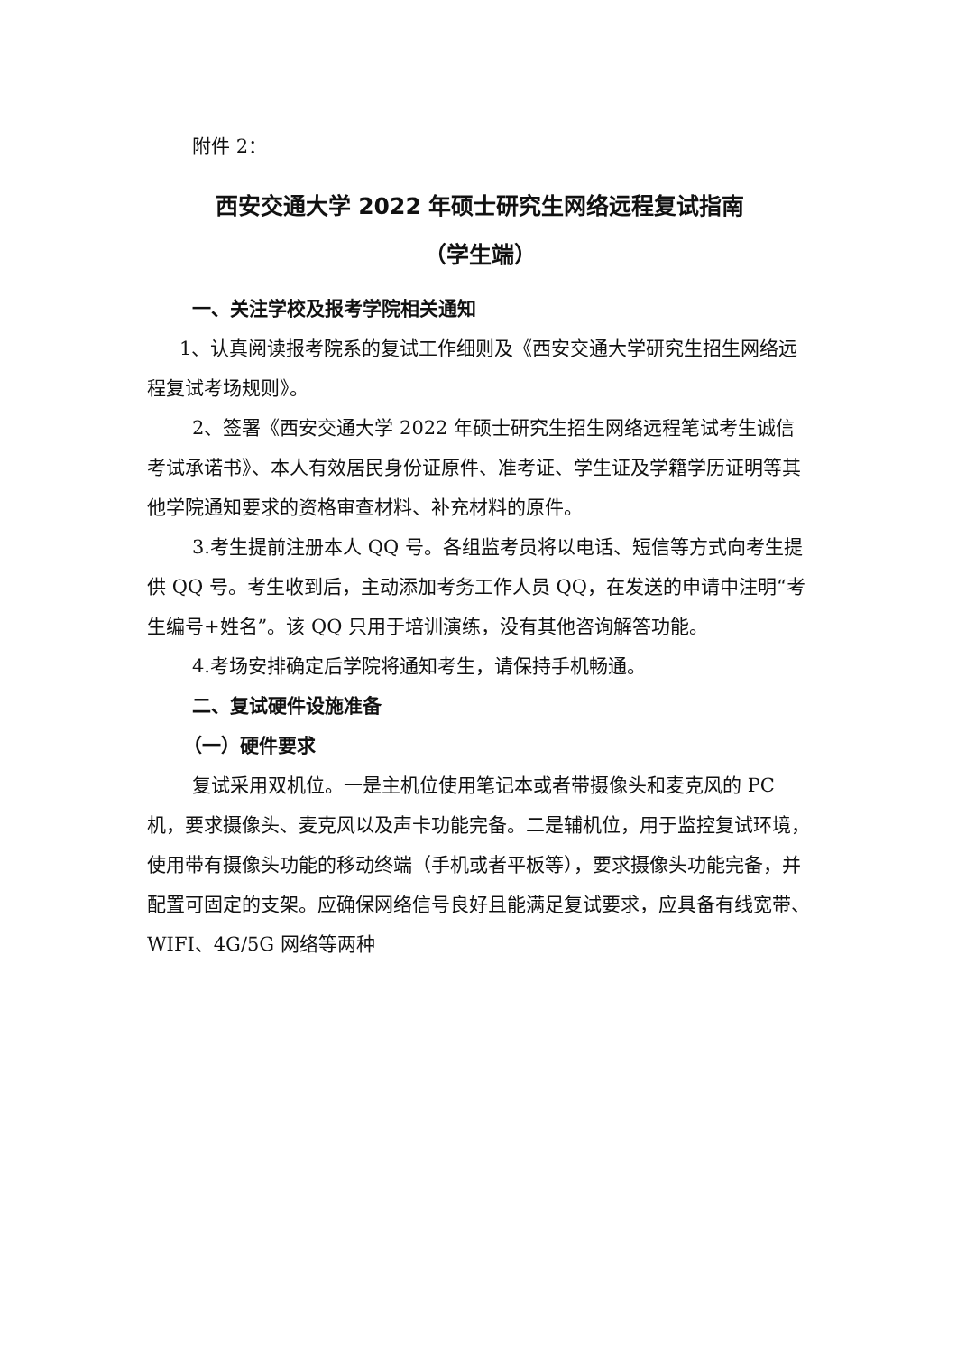附件 2：
西安交通大学 2022 年硕士研究生网络远程复试指南
（学生端）
一、关注学校及报考学院相关通知
1、认真阅读报考院系的复试工作细则及《西安交通大学研究生招生网络远程复试考场规则》。
2、签署《西安交通大学 2022 年硕士研究生招生网络远程笔试考生诚信考试承诺书》、本人有效居民身份证原件、准考证、学生证及学籍学历证明等其他学院通知要求的资格审查材料、补充材料的原件。
3.考生提前注册本人 QQ 号。各组监考员将以电话、短信等方式向考生提供 QQ 号。考生收到后，主动添加考务工作人员 QQ，在发送的申请中注明“考生编号+姓名”。该 QQ 只用于培训演练，没有其他咨询解答功能。
4.考场安排确定后学院将通知考生，请保持手机畅通。
二、复试硬件设施准备
（一）硬件要求
复试采用双机位。一是主机位使用笔记本或者带摄像头和麦克风的 PC 机，要求摄像头、麦克风以及声卡功能完备。二是辅机位，用于监控复试环境，使用带有摄像头功能的移动终端（手机或者平板等），要求摄像头功能完备，并配置可固定的支架。应确保网络信号良好且能满足复试要求，应具备有线宽带、WIFI、4G/5G 网络等两种